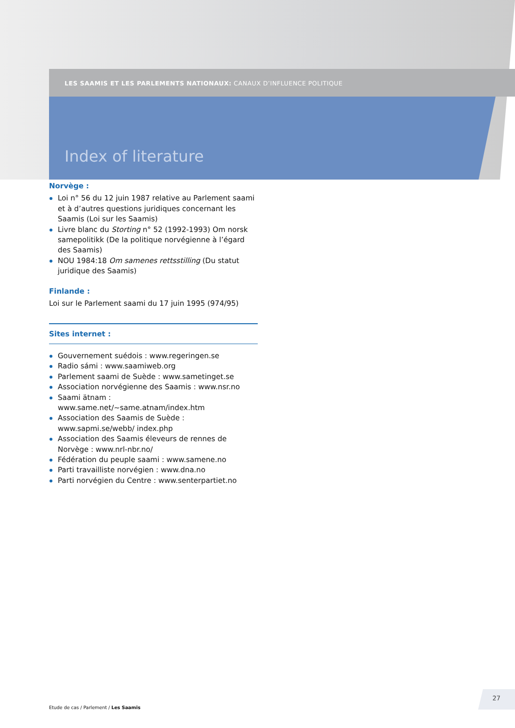LES SAAMIS ET LES PARLEMENTS NATIONAUX: CANAUX D’INFLUENCE POLITIQUE
Index of literature
Norvège :
Loi n° 56 du 12 juin 1987 relative au Parlement saami et à d’autres questions juridiques concernant les Saamis (Loi sur les Saamis)
Livre blanc du Storting n° 52 (1992-1993) Om norsk same­politikk (De la politique norvégienne à l’égard des Saamis)
NOU 1984:18 Om samenes rettsstilling (Du statut juridique des Saamis)
Finlande :
Loi sur le Parlement saami du 17 juin 1995 (974/95)
Sites internet :
Gouvernement suédois : www.regeringen.se
Radio sámi : www.saamiweb.org
Parlement saami de Suède : www.sametinget.se
Association norvégienne des Saamis : www.nsr.no
Saami ätnam : www.same.net/~same.atnam/index.htm
Association des Saamis de Suède : www.sapmi.se/webb/ index.php
Association des Saamis éleveurs de rennes de Norvège : www.nrl-nbr.no/
Fédération du peuple saami : www.samene.no
Parti travailliste norvégien : www.dna.no
Parti norvégien du Centre : www.senterpartiet.no
Etude de cas / Parlement / Les Saamis
27